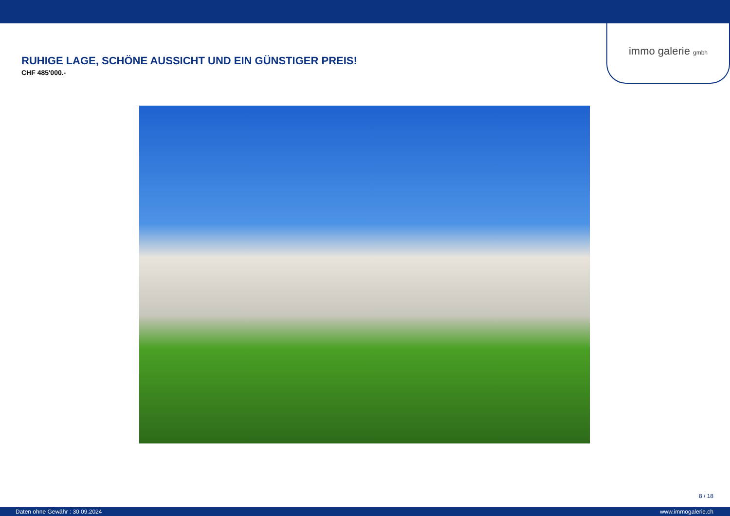immo galerie gmbh
RUHIGE LAGE, SCHÖNE AUSSICHT UND EIN GÜNSTIGER PREIS!
CHF 485'000.-
8 / 18
Daten ohne Gewähr : 30.09.2024 www.immogalerie.ch